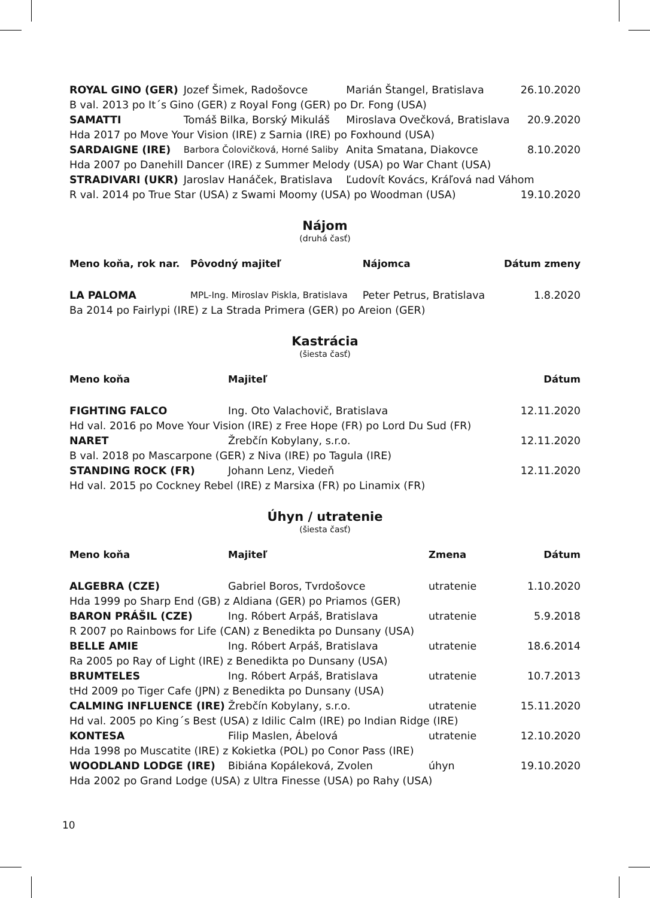| ROYAL GINO (GER) | Jozef Šimek, Radošovce | Marián Štangel, Bratislava | 26.10.2020 |
| B val. 2013 po It´s Gino (GER) z Royal Fong (GER) po Dr. Fong (USA) | | | |
| SAMATTI | Tomáš Bilka, Borský Mikuláš | Miroslava Ovečková, Bratislava | 20.9.2020 |
| Hda 2017 po Move Your Vision (IRE) z Sarnia (IRE) po Foxhound (USA) | | | |
| SARDAIGNE (IRE) | Barbora Čolovičková, Horné Saliby | Anita Smatana, Diakovce | 8.10.2020 |
| Hda 2007 po Danehill Dancer (IRE) z Summer Melody (USA) po War Chant (USA) | | | |
| STRADIVARI (UKR) | Jaroslav Hanáček, Bratislava | Ľudovít Kovács, Kráľová nad Váhom | |
| R val. 2014 po True Star (USA) z Swami Moomy (USA) po Woodman (USA) | | | 19.10.2020 |
Nájom
(druhá časť)
| Meno koňa, rok nar. | Pôvodný majiteľ | Nájomca | Dátum zmeny |
| --- | --- | --- | --- |
| LA PALOMA | MPL-Ing. Miroslav Piskla, Bratislava | Peter Petrus, Bratislava | 1.8.2020 |
| Ba 2014 po Fairlypi (IRE) z La Strada Primera (GER) po Areion (GER) | | | |
Kastrácia
(šiesta časť)
| Meno koňa | Majiteľ | Dátum |
| --- | --- | --- |
| FIGHTING FALCO | Ing. Oto Valachovič, Bratislava | 12.11.2020 |
| Hd val. 2016 po Move Your Vision (IRE) z Free Hope (FR) po Lord Du Sud (FR) | | |
| NARET | Žrebčín Kobylany, s.r.o. | 12.11.2020 |
| B val. 2018 po Mascarpone (GER) z Niva (IRE) po Tagula (IRE) | | |
| STANDING ROCK (FR) | Johann Lenz, Viedeň | 12.11.2020 |
| Hd val. 2015 po Cockney Rebel (IRE) z Marsixa (FR) po Linamix (FR) | | |
Úhyn / utratenie
(šiesta časť)
| Meno koňa | Majiteľ | Zmena | Dátum |
| --- | --- | --- | --- |
| ALGEBRA (CZE) | Gabriel Boros, Tvrdošovce | utratenie | 1.10.2020 |
| Hda 1999 po Sharp End (GB) z Aldiana (GER) po Priamos (GER) | | | |
| BARON PRÁŠIL (CZE) | Ing. Róbert Arpáš, Bratislava | utratenie | 5.9.2018 |
| R 2007 po Rainbows for Life (CAN) z Benedikta po Dunsany (USA) | | | |
| BELLE AMIE | Ing. Róbert Arpáš, Bratislava | utratenie | 18.6.2014 |
| Ra 2005 po Ray of Light (IRE) z Benedikta po Dunsany (USA) | | | |
| BRUMTELES | Ing. Róbert Arpáš, Bratislava | utratenie | 10.7.2013 |
| tHd 2009 po Tiger Cafe (JPN) z Benedikta po Dunsany (USA) | | | |
| CALMING INFLUENCE (IRE) | Žrebčín Kobylany, s.r.o. | utratenie | 15.11.2020 |
| Hd val. 2005 po King´s Best (USA) z Idilic Calm (IRE) po Indian Ridge (IRE) | | | |
| KONTESA | Filip Maslen, Ábelová | utratenie | 12.10.2020 |
| Hda 1998 po Muscatite (IRE) z Kokietka (POL) po Conor Pass (IRE) | | | |
| WOODLAND LODGE (IRE) | Bibiána Kopáleková, Zvolen | úhyn | 19.10.2020 |
| Hda 2002 po Grand Lodge (USA) z Ultra Finesse (USA) po Rahy (USA) | | | |
10